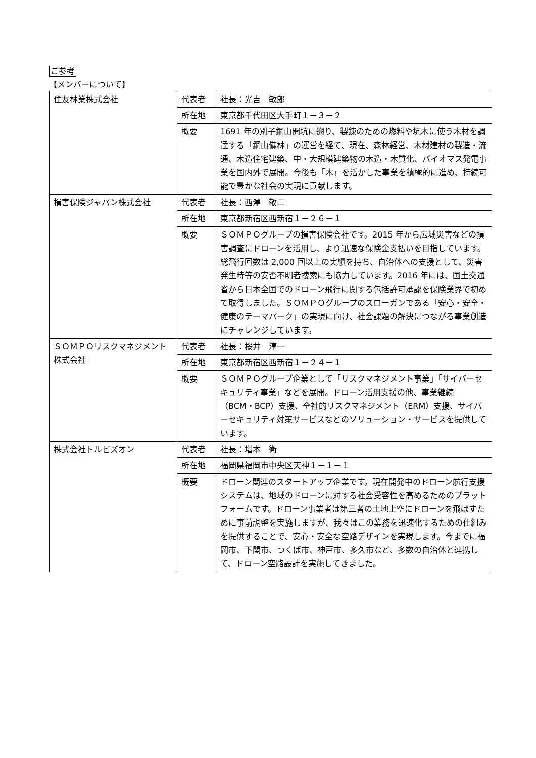ご参考
【メンバーについて】
| 住友林業株式会社 | 代表者 | 社長：光吉 敏郎 |
| | 所在地 | 東京都千代田区大手町１－３－２ |
| | 概要 | 1691 年の別子銅山開坑に遡り、製錬のための燃料や坑木に使う木材を調達する「銅山備林」の運営を経て、現在、森林経営、木材建材の製造・流通、木造住宅建築、中・大規模建築物の木造・木質化、バイオマス発電事業を国内外で展開。今後も「木」を活かした事業を積極的に進め、持続可能で豊かな社会の実現に貢献します。 |
| 損害保険ジャパン株式会社 | 代表者 | 社長：西澤 敬二 |
| | 所在地 | 東京都新宿区西新宿１－２６－１ |
| | 概要 | ＳＯＭＰＯグループの損害保険会社です。2015 年から広域災害などの損害調査にドローンを活用し、より迅速な保険金支払いを目指しています。総飛行回数は 2,000 回以上の実績を持ち、自治体への支援として、災害発生時等の安否不明者捜索にも協力しています。2016 年には、国土交通省から日本全国でのドローン飛行に関する包括許可承認を保険業界で初めて取得しました。ＳＯＭＰＯグループのスローガンである「安心・安全・健康のテーマパーク」の実現に向け、社会課題の解決につながる事業創造にチャレンジしています。 |
| ＳＯＭＰＯリスクマネジメント株式会社 | 代表者 | 社長：桜井 淳一 |
| | 所在地 | 東京都新宿区西新宿１－２４－１ |
| | 概要 | ＳＯＭＰＯグループ企業として「リスクマネジメント事業」「サイバーセキュリティ事業」などを展開。ドローン活用支援の他、事業継続（BCM・BCP）支援、全社的リスクマネジメント（ERM）支援、サイバーセキュリティ対策サービスなどのソリューション・サービスを提供しています。 |
| 株式会社トルビズオン | 代表者 | 社長：増本 衛 |
| | 所在地 | 福岡県福岡市中央区天神１－１－１ |
| | 概要 | ドローン関連のスタートアップ企業です。現在開発中のドローン航行支援システムは、地域のドローンに対する社会受容性を高めるためのプラットフォームです。ドローン事業者は第三者の土地上空にドローンを飛ばすために事前調整を実施しますが、我々はこの業務を迅速化するための仕組みを提供することで、安心・安全な空路デザインを実現します。今までに福岡市、下関市、つくば市、神戸市、多久市など、多数の自治体と連携して、ドローン空路設計を実施してきました。 |